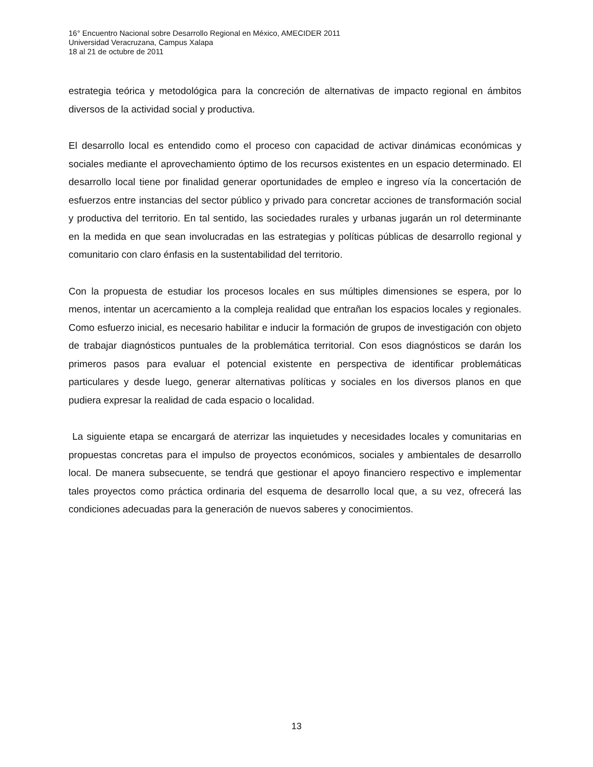16° Encuentro Nacional sobre Desarrollo Regional en México, AMECIDER 2011
Universidad Veracruzana, Campus Xalapa
18 al 21 de octubre de 2011
estrategia teórica y metodológica para la concreción de alternativas de impacto regional en ámbitos diversos de la actividad social y productiva.
El desarrollo local es entendido como el proceso con capacidad de activar dinámicas económicas y sociales mediante el aprovechamiento óptimo de los recursos existentes en un espacio determinado. El desarrollo local tiene por finalidad generar oportunidades de empleo e ingreso vía la concertación de esfuerzos entre instancias del sector público y privado para concretar acciones de transformación social y productiva del territorio. En tal sentido, las sociedades rurales y urbanas jugarán un rol determinante en la medida en que sean involucradas en las estrategias y políticas públicas de desarrollo regional y comunitario con claro énfasis en la sustentabilidad del territorio.
Con la propuesta de estudiar los procesos locales en sus múltiples dimensiones se espera, por lo menos, intentar un acercamiento a la compleja realidad que entrañan los espacios locales y regionales. Como esfuerzo inicial, es necesario habilitar e inducir la formación de grupos de investigación con objeto de trabajar diagnósticos puntuales de la problemática territorial. Con esos diagnósticos se darán los primeros pasos para evaluar el potencial existente en perspectiva de identificar problemáticas particulares y desde luego, generar alternativas políticas y sociales en los diversos planos en que pudiera expresar la realidad de cada espacio o localidad.
La siguiente etapa se encargará de aterrizar las inquietudes y necesidades locales y comunitarias en propuestas concretas para el impulso de proyectos económicos, sociales y ambientales de desarrollo local. De manera subsecuente, se tendrá que gestionar el apoyo financiero respectivo e implementar tales proyectos como práctica ordinaria del esquema de desarrollo local que, a su vez, ofrecerá las condiciones adecuadas para la generación de nuevos saberes y conocimientos.
13